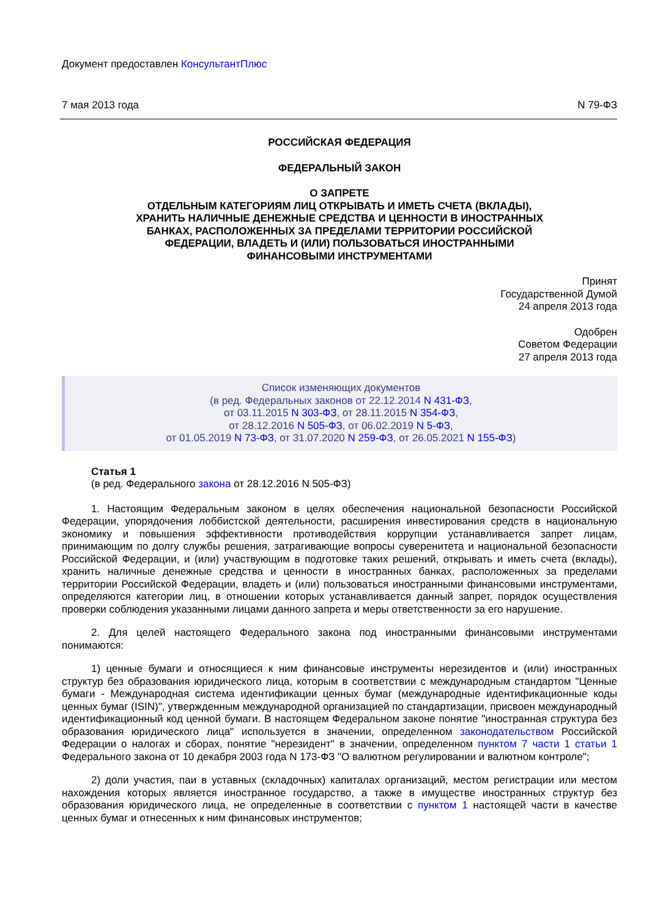Документ предоставлен КонсультантПлюс
7 мая 2013 года N 79-ФЗ
РОССИЙСКАЯ ФЕДЕРАЦИЯ
ФЕДЕРАЛЬНЫЙ ЗАКОН
О ЗАПРЕТЕ
ОТДЕЛЬНЫМ КАТЕГОРИЯМ ЛИЦ ОТКРЫВАТЬ И ИМЕТЬ СЧЕТА (ВКЛАДЫ),
ХРАНИТЬ НАЛИЧНЫЕ ДЕНЕЖНЫЕ СРЕДСТВА И ЦЕННОСТИ В ИНОСТРАННЫХ
БАНКАХ, РАСПОЛОЖЕННЫХ ЗА ПРЕДЕЛАМИ ТЕРРИТОРИИ РОССИЙСКОЙ
ФЕДЕРАЦИИ, ВЛАДЕТЬ И (ИЛИ) ПОЛЬЗОВАТЬСЯ ИНОСТРАННЫМИ
ФИНАНСОВЫМИ ИНСТРУМЕНТАМИ
Принят
Государственной Думой
24 апреля 2013 года
Одобрен
Советом Федерации
27 апреля 2013 года
Список изменяющих документов
(в ред. Федеральных законов от 22.12.2014 N 431-ФЗ,
от 03.11.2015 N 303-ФЗ, от 28.11.2015 N 354-ФЗ,
от 28.12.2016 N 505-ФЗ, от 06.02.2019 N 5-ФЗ,
от 01.05.2019 N 73-ФЗ, от 31.07.2020 N 259-ФЗ, от 26.05.2021 N 155-ФЗ)
Статья 1
(в ред. Федерального закона от 28.12.2016 N 505-ФЗ)
1. Настоящим Федеральным законом в целях обеспечения национальной безопасности Российской Федерации, упорядочения лоббистской деятельности, расширения инвестирования средств в национальную экономику и повышения эффективности противодействия коррупции устанавливается запрет лицам, принимающим по долгу службы решения, затрагивающие вопросы суверенитета и национальной безопасности Российской Федерации, и (или) участвующим в подготовке таких решений, открывать и иметь счета (вклады), хранить наличные денежные средства и ценности в иностранных банках, расположенных за пределами территории Российской Федерации, владеть и (или) пользоваться иностранными финансовыми инструментами, определяются категории лиц, в отношении которых устанавливается данный запрет, порядок осуществления проверки соблюдения указанными лицами данного запрета и меры ответственности за его нарушение.
2. Для целей настоящего Федерального закона под иностранными финансовыми инструментами понимаются:
1) ценные бумаги и относящиеся к ним финансовые инструменты нерезидентов и (или) иностранных структур без образования юридического лица, которым в соответствии с международным стандартом "Ценные бумаги - Международная система идентификации ценных бумаг (международные идентификационные коды ценных бумаг (ISIN)", утвержденным международной организацией по стандартизации, присвоен международный идентификационный код ценной бумаги. В настоящем Федеральном законе понятие "иностранная структура без образования юридического лица" используется в значении, определенном законодательством Российской Федерации о налогах и сборах, понятие "нерезидент" в значении, определенном пунктом 7 части 1 статьи 1 Федерального закона от 10 декабря 2003 года N 173-ФЗ "О валютном регулировании и валютном контроле";
2) доли участия, паи в уставных (складочных) капиталах организаций, местом регистрации или местом нахождения которых является иностранное государство, а также в имуществе иностранных структур без образования юридического лица, не определенные в соответствии с пунктом 1 настоящей части в качестве ценных бумаг и отнесенных к ним финансовых инструментов;